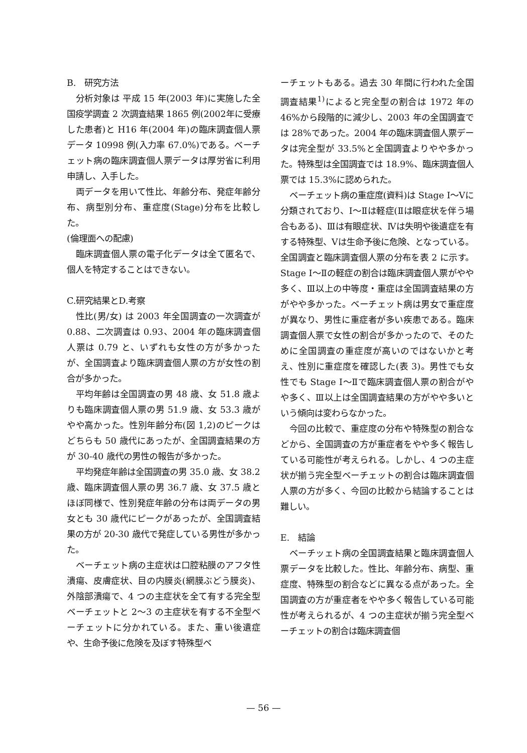B.　研究方法
分析対象は 平成 15 年(2003 年)に実施した全国疫学調査 2 次調査結果 1865 例(2002年に受療した患者)と H16 年(2004 年)の臨床調査個人票データ 10998 例(入力率 67.0%)である。ベーチェット病の臨床調査個人票データは厚労省に利用申請し、入手した。
両データを用いて性比、年齢分布、発症年齢分布、病型別分布、重症度(Stage)分布を比較した。
(倫理面への配慮)
臨床調査個人票の電子化データは全て匿名で、個人を特定することはできない。
C.研究結果とD.考察
性比(男/女) は 2003 年全国調査の一次調査が 0.88、二次調査は 0.93、2004 年の臨床調査個人票は 0.79 と、いずれも女性の方が多かったが、全国調査より臨床調査個人票の方が女性の割合が多かった。
平均年齢は全国調査の男 48 歳、女 51.8 歳よりも臨床調査個人票の男 51.9 歳、女 53.3 歳がやや高かった。性別年齢分布(図 1,2)のピークはどちらも 50 歳代にあったが、全国調査結果の方が 30-40 歳代の男性の報告が多かった。
平均発症年齢は全国調査の男 35.0 歳、女 38.2 歳、臨床調査個人票の男 36.7 歳、女 37.5 歳とほぼ同様で、性別発症年齢の分布は両データの男女とも 30 歳代にピークがあったが、全国調査結果の方が 20-30 歳代で発症している男性が多かった。
ベーチェット病の主症状は口腔粘膜のアフタ性潰瘍、皮膚症状、目の内膜炎(網膜ぶどう膜炎)、外陰部潰瘍で、4 つの主症状を全て有する完全型ベーチェットと 2～3 の主症状を有する不全型ベーチェットに分かれている。また、重い後遺症や、生命予後に危険を及ぼす特殊型ベ
ーチェットもある。過去 30 年間に行われた全国調査結果<sup>1)</sup>によると完全型の割合は 1972 年の 46%から段階的に減少し、2003 年の全国調査では 28%であった。2004 年の臨床調査個人票データは完全型が 33.5%と全国調査よりやや多かった。特殊型は全国調査では 18.9%、臨床調査個人票では 15.3%に認められた。
ベーチェット病の重症度(資料)は Stage Ⅰ～Ⅴに分類されており、Ⅰ～Ⅱは軽症(Ⅱは眼症状を伴う場合もある)、Ⅲは有眼症状、Ⅳは失明や後遺症を有する特殊型、Ⅴは生命予後に危険、となっている。全国調査と臨床調査個人票の分布を表 2 に示す。Stage Ⅰ～Ⅱの軽症の割合は臨床調査個人票がやや多く、Ⅲ以上の中等度・重症は全国調査結果の方がやや多かった。ベーチェット病は男女で重症度が異なり、男性に重症者が多い疾患である。臨床調査個人票で女性の割合が多かったので、そのために全国調査の重症度が高いのではないかと考え、性別に重症度を確認した(表 3)。男性でも女性でも Stage Ⅰ～Ⅱで臨床調査個人票の割合がやや多く、Ⅲ以上は全国調査結果の方がやや多いという傾向は変わらなかった。
今回の比較で、重症度の分布や特殊型の割合などから、全国調査の方が重症者をやや多く報告している可能性が考えられる。しかし、4 つの主症状が揃う完全型ベーチェットの割合は臨床調査個人票の方が多く、今回の比較から結論することは難しい。
E.　結論
ベーチッェト病の全国調査結果と臨床調査個人票データを比較した。性比、年齢分布、病型、重症度、特殊型の割合などに異なる点があった。全国調査の方が重症者をやや多く報告している可能性が考えられるが、4 つの主症状が揃う完全型ベーチェットの割合は臨床調査個
— 56 —